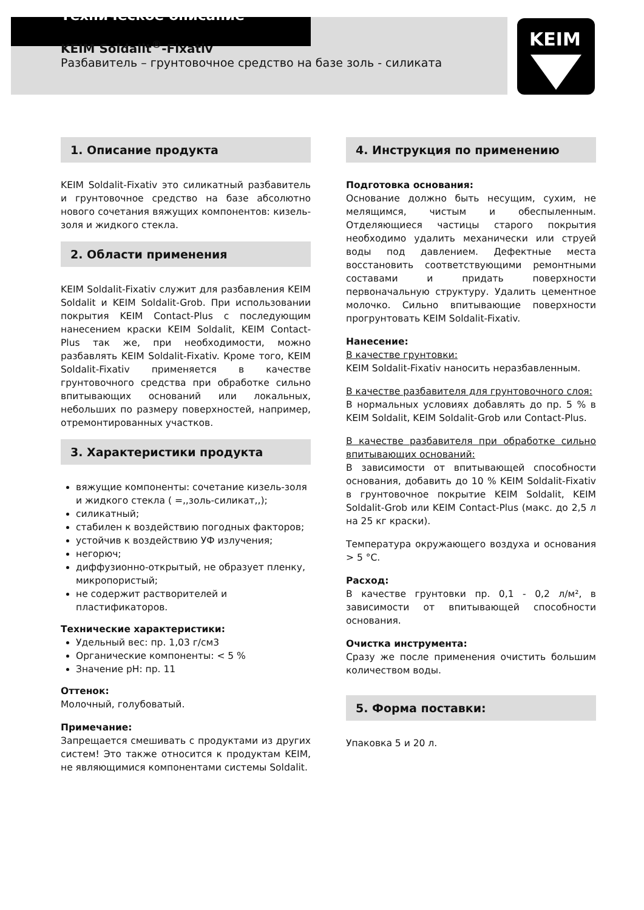KEIM
Техническое описание
KEIM Soldalit<sup>®</sup>-Fixativ
Разбавитель – грунтовочное средство на базе золь - силиката
1. Описание продукта
KEIM Soldalit-Fixativ это силикатный разбавитель и грунтовочное средство на базе абсолютно нового сочетания вяжущих компонентов: кизель-золя и жидкого стекла.
2. Области применения
KEIM Soldalit-Fixativ служит для разбавления KEIM Soldalit и KEIM Soldalit-Grob. При использовании покрытия KEIM Contact-Plus с последующим нанесением краски KEIM Soldalit, KEIM Contact-Plus так же, при необходимости, можно разбавлять KEIM Soldalit-Fixativ. Кроме того, KEIM Soldalit-Fixativ применяется в качестве грунтовочного средства при обработке сильно впитывающих оснований или локальных, небольших по размеру поверхностей, например, отремонтированных участков.
3. Характеристики продукта
вяжущие компоненты: сочетание кизель-золя и жидкого стекла ( =,,золь-силикат,,);
силикатный;
стабилен к воздействию погодных факторов;
устойчив к воздействию УФ излучения;
негорюч;
диффузионно-открытый, не образует пленку, микропористый;
не содержит растворителей и пластификаторов.
Технические характеристики:
Удельный вес: пр. 1,03 г/см3
Органические компоненты: < 5 %
Значение pH: пр. 11
Оттенок:
Молочный, голубоватый.
Примечание:
Запрещается смешивать с продуктами из других систем! Это также относится к продуктам KEIM, не являющимися компонентами системы Soldalit.
4. Инструкция по применению
Подготовка основания:
Основание должно быть несущим, сухим, не мелящимся, чистым и обеспыленным. Отделяющиеся частицы старого покрытия необходимо удалить механически или струей воды под давлением. Дефектные места восстановить соответствующими ремонтными составами и придать поверхности первоначальную структуру. Удалить цементное молочко. Сильно впитывающие поверхности прогрунтовать KEIM Soldalit-Fixativ.
Нанесение:
В качестве грунтовки:
KEIM Soldalit-Fixativ наносить неразбавленным.
В качестве разбавителя для грунтовочного слоя:
В нормальных условиях добавлять до пр. 5 % в KEIM Soldalit, KEIM Soldalit-Grob или Contact-Plus.
В качестве разбавителя при обработке сильно впитывающих оснований:
В зависимости от впитывающей способности основания, добавить до 10 % KEIM Soldalit-Fixativ в грунтовочное покрытие KEIM Soldalit, KEIM Soldalit-Grob или KEIM Contact-Plus (макс. до 2,5 л на 25 кг краски).
Температура окружающего воздуха и основания > 5 °C.
Расход:
В качестве грунтовки пр. 0,1 - 0,2 л/м², в зависимости от впитывающей способности основания.
Очистка инструмента:
Сразу же после применения очистить большим количеством воды.
5. Форма поставки:
Упаковка 5 и 20 л.